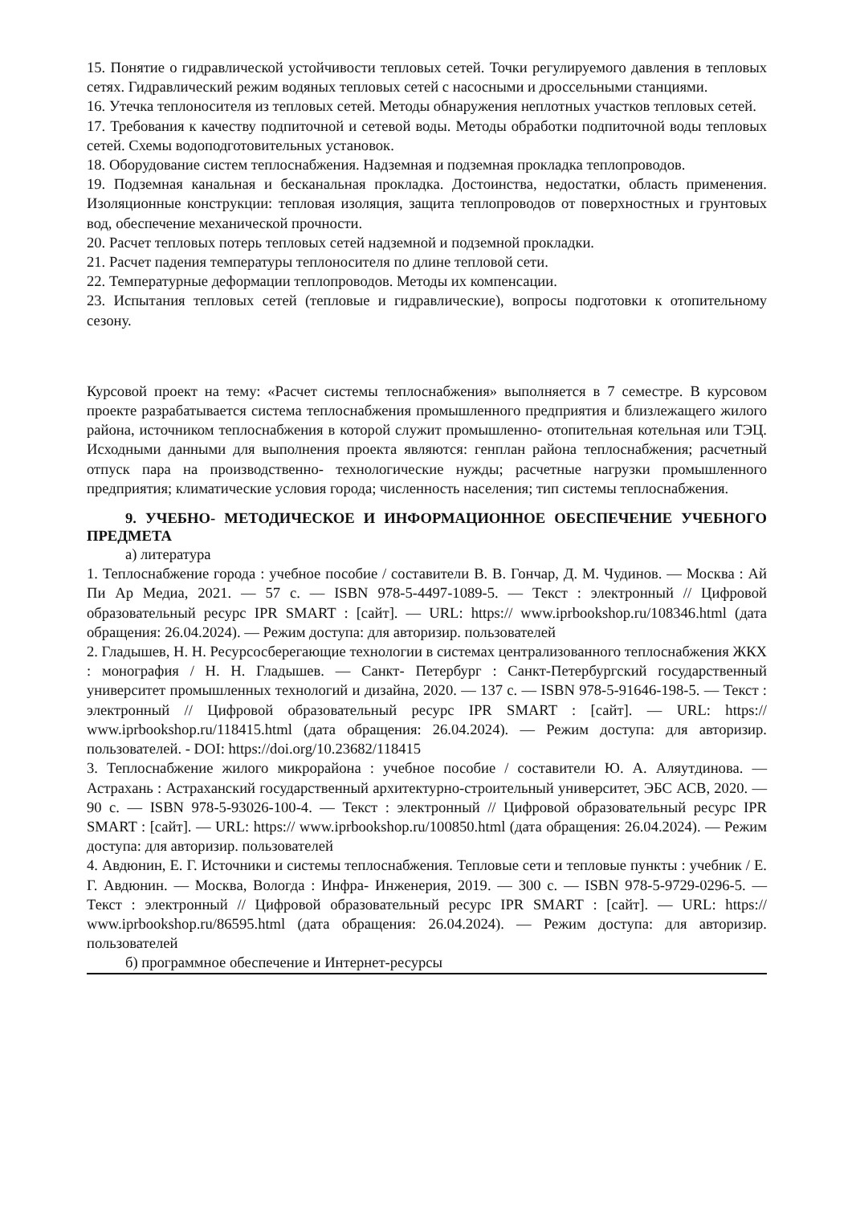15. Понятие о гидравлической устойчивости тепловых сетей. Точки регулируемого давления в тепловых сетях. Гидравлический режим водяных тепловых сетей с насосными и дроссельными станциями.
16. Утечка теплоносителя из тепловых сетей. Методы обнаружения неплотных участков тепловых сетей.
17. Требования к качеству подпиточной и сетевой воды. Методы обработки подпиточной воды тепловых сетей. Схемы водоподготовительных установок.
18. Оборудование систем теплоснабжения. Надземная и подземная прокладка теплопроводов.
19. Подземная канальная и бесканальная прокладка. Достоинства, недостатки, область применения. Изоляционные конструкции: тепловая изоляция, защита теплопроводов от поверхностных и грунтовых вод, обеспечение механической прочности.
20. Расчет тепловых потерь тепловых сетей надземной и подземной прокладки.
21. Расчет падения температуры теплоносителя по длине тепловой сети.
22. Температурные деформации теплопроводов. Методы их компенсации.
23. Испытания тепловых сетей (тепловые и гидравлические), вопросы подготовки к отопительному сезону.
Курсовой проект на тему: «Расчет системы теплоснабжения» выполняется в 7 семестре. В курсовом проекте разрабатывается система теплоснабжения промышленного предприятия и близлежащего жилого района, источником теплоснабжения в которой служит промышленно- отопительная котельная или ТЭЦ. Исходными данными для выполнения проекта являются: генплан района теплоснабжения; расчетный отпуск пара на производственно- технологические нужды; расчетные нагрузки промышленного предприятия; климатические условия города; численность населения; тип системы теплоснабжения.
9. УЧЕБНО- МЕТОДИЧЕСКОЕ И ИНФОРМАЦИОННОЕ ОБЕСПЕЧЕНИЕ УЧЕБНОГО ПРЕДМЕТА
а) литература
1. Теплоснабжение города : учебное пособие / составители В. В. Гончар, Д. М. Чудинов. — Москва : Ай Пи Ар Медиа, 2021. — 57 c. — ISBN 978-5-4497-1089-5. — Текст : электронный // Цифровой образовательный ресурс IPR SMART : [сайт]. — URL: https:// www.iprbookshop.ru/108346.html (дата обращения: 26.04.2024). — Режим доступа: для авторизир. пользователей
2. Гладышев, Н. Н. Ресурсосберегающие технологии в системах централизованного теплоснабжения ЖКХ : монография / Н. Н. Гладышев. — Санкт- Петербург : Санкт-Петербургский государственный университет промышленных технологий и дизайна, 2020. — 137 c. — ISBN 978-5-91646-198-5. — Текст : электронный // Цифровой образовательный ресурс IPR SMART : [сайт]. — URL: https:// www.iprbookshop.ru/118415.html (дата обращения: 26.04.2024). — Режим доступа: для авторизир. пользователей. - DOI: https://doi.org/10.23682/118415
3. Теплоснабжение жилого микрорайона : учебное пособие / составители Ю. А. Аляутдинова. — Астрахань : Астраханский государственный архитектурно-строительный университет, ЭБС АСВ, 2020. — 90 c. — ISBN 978-5-93026-100-4. — Текст : электронный // Цифровой образовательный ресурс IPR SMART : [сайт]. — URL: https:// www.iprbookshop.ru/100850.html (дата обращения: 26.04.2024). — Режим доступа: для авторизир. пользователей
4. Авдюнин, Е. Г. Источники и системы теплоснабжения. Тепловые сети и тепловые пункты : учебник / Е. Г. Авдюнин. — Москва, Вологда : Инфра- Инженерия, 2019. — 300 c. — ISBN 978-5-9729-0296-5. — Текст : электронный // Цифровой образовательный ресурс IPR SMART : [сайт]. — URL: https:// www.iprbookshop.ru/86595.html (дата обращения: 26.04.2024). — Режим доступа: для авторизир. пользователей
б) программное обеспечение и Интернет-ресурсы